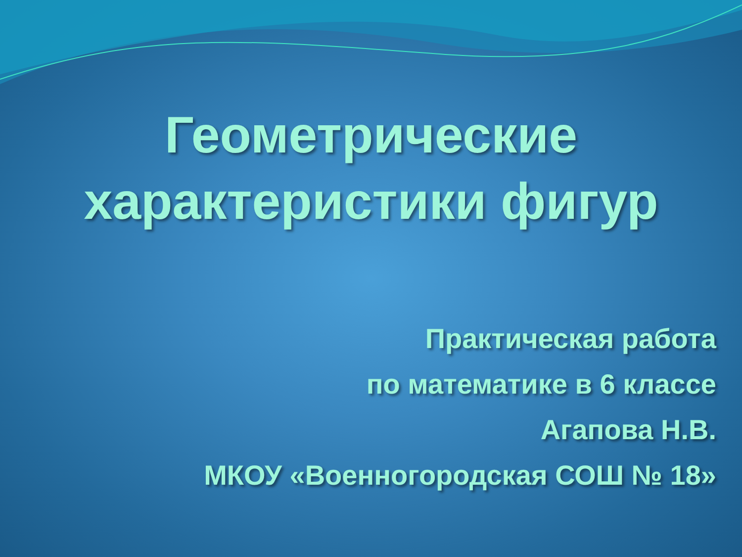Геометрические
характеристики фигур
Практическая работа
по математике в 6 классе
Агапова Н.В.
МКОУ «Военногородская СОШ № 18»